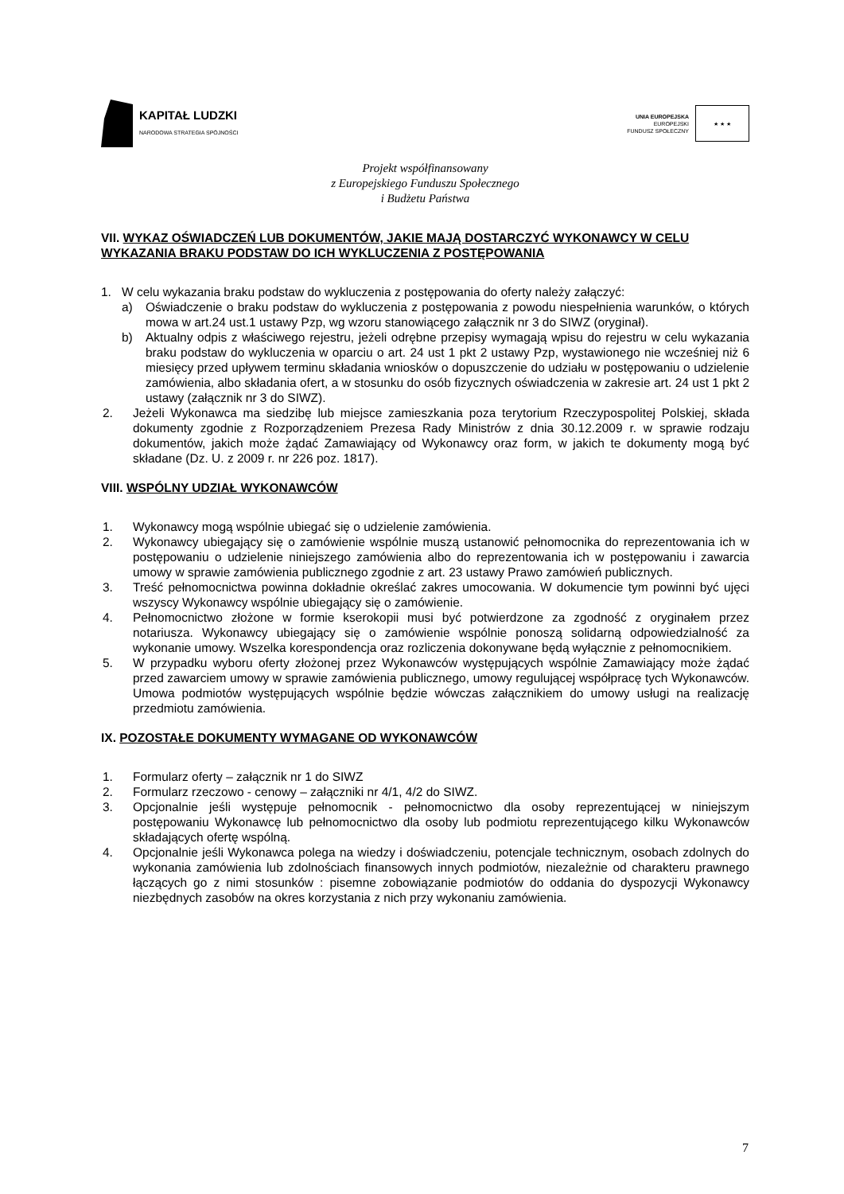KAPITAŁ LUDZKI
NARODOWA STRATEGIA SPÓJNOŚCI
UNIA EUROPEJSKA
EUROPEJSKI
FUNDUSZ SPOŁECZNY
★ ★ ★
Projekt współfinansowany
z Europejskiego Funduszu Społecznego
i Budżetu Państwa
VII. WYKAZ OŚWIADCZEŃ LUB DOKUMENTÓW, JAKIE MAJĄ DOSTARCZYĆ WYKONAWCY W CELU WYKAZANIA BRAKU PODSTAW DO ICH WYKLUCZENIA Z POSTĘPOWANIA
1. W celu wykazania braku podstaw do wykluczenia z postępowania do oferty należy załączyć:
a) Oświadczenie o braku podstaw do wykluczenia z postępowania z powodu niespełnienia warunków, o których mowa w art.24 ust.1 ustawy Pzp, wg wzoru stanowiącego załącznik nr 3 do SIWZ (oryginał).
b) Aktualny odpis z właściwego rejestru, jeżeli odrębne przepisy wymagają wpisu do rejestru w celu wykazania braku podstaw do wykluczenia w oparciu o art. 24 ust 1 pkt 2 ustawy Pzp, wystawionego nie wcześniej niż 6 miesięcy przed upływem terminu składania wniosków o dopuszczenie do udziału w postępowaniu o udzielenie zamówienia, albo składania ofert, a w stosunku do osób fizycznych oświadczenia w zakresie art. 24 ust 1 pkt 2 ustawy (załącznik nr 3 do SIWZ).
2. Jeżeli Wykonawca ma siedzibę lub miejsce zamieszkania poza terytorium Rzeczypospolitej Polskiej, składa dokumenty zgodnie z Rozporządzeniem Prezesa Rady Ministrów z dnia 30.12.2009 r. w sprawie rodzaju dokumentów, jakich może żądać Zamawiający od Wykonawcy oraz form, w jakich te dokumenty mogą być składane (Dz. U. z 2009 r. nr 226 poz. 1817).
VIII. WSPÓLNY UDZIAŁ WYKONAWCÓW
1. Wykonawcy mogą wspólnie ubiegać się o udzielenie zamówienia.
2. Wykonawcy ubiegający się o zamówienie wspólnie muszą ustanowić pełnomocnika do reprezentowania ich w postępowaniu o udzielenie niniejszego zamówienia albo do reprezentowania ich w postępowaniu i zawarcia umowy w sprawie zamówienia publicznego zgodnie z art. 23 ustawy Prawo zamówień publicznych.
3. Treść pełnomocnictwa powinna dokładnie określać zakres umocowania. W dokumencie tym powinni być ujęci wszyscy Wykonawcy wspólnie ubiegający się o zamówienie.
4. Pełnomocnictwo złożone w formie kserokopii musi być potwierdzone za zgodność z oryginałem przez notariusza. Wykonawcy ubiegający się o zamówienie wspólnie ponoszą solidarną odpowiedzialność za wykonanie umowy. Wszelka korespondencja oraz rozliczenia dokonywane będą wyłącznie z pełnomocnikiem.
5. W przypadku wyboru oferty złożonej przez Wykonawców występujących wspólnie Zamawiający może żądać przed zawarciem umowy w sprawie zamówienia publicznego, umowy regulującej współpracę tych Wykonawców. Umowa podmiotów występujących wspólnie będzie wówczas załącznikiem do umowy usługi na realizację przedmiotu zamówienia.
IX. POZOSTAŁE DOKUMENTY WYMAGANE OD WYKONAWCÓW
1. Formularz oferty – załącznik nr 1 do SIWZ
2. Formularz rzeczowo - cenowy – załączniki nr 4/1, 4/2 do SIWZ.
3. Opcjonalnie jeśli występuje pełnomocnik - pełnomocnictwo dla osoby reprezentującej w niniejszym postępowaniu Wykonawcę lub pełnomocnictwo dla osoby lub podmiotu reprezentującego kilku Wykonawców składających ofertę wspólną.
4. Opcjonalnie jeśli Wykonawca polega na wiedzy i doświadczeniu, potencjale technicznym, osobach zdolnych do wykonania zamówienia lub zdolnościach finansowych innych podmiotów, niezależnie od charakteru prawnego łączących go z nimi stosunków : pisemne zobowiązanie podmiotów do oddania do dyspozycji Wykonawcy niezbędnych zasobów na okres korzystania z nich przy wykonaniu zamówienia.
7